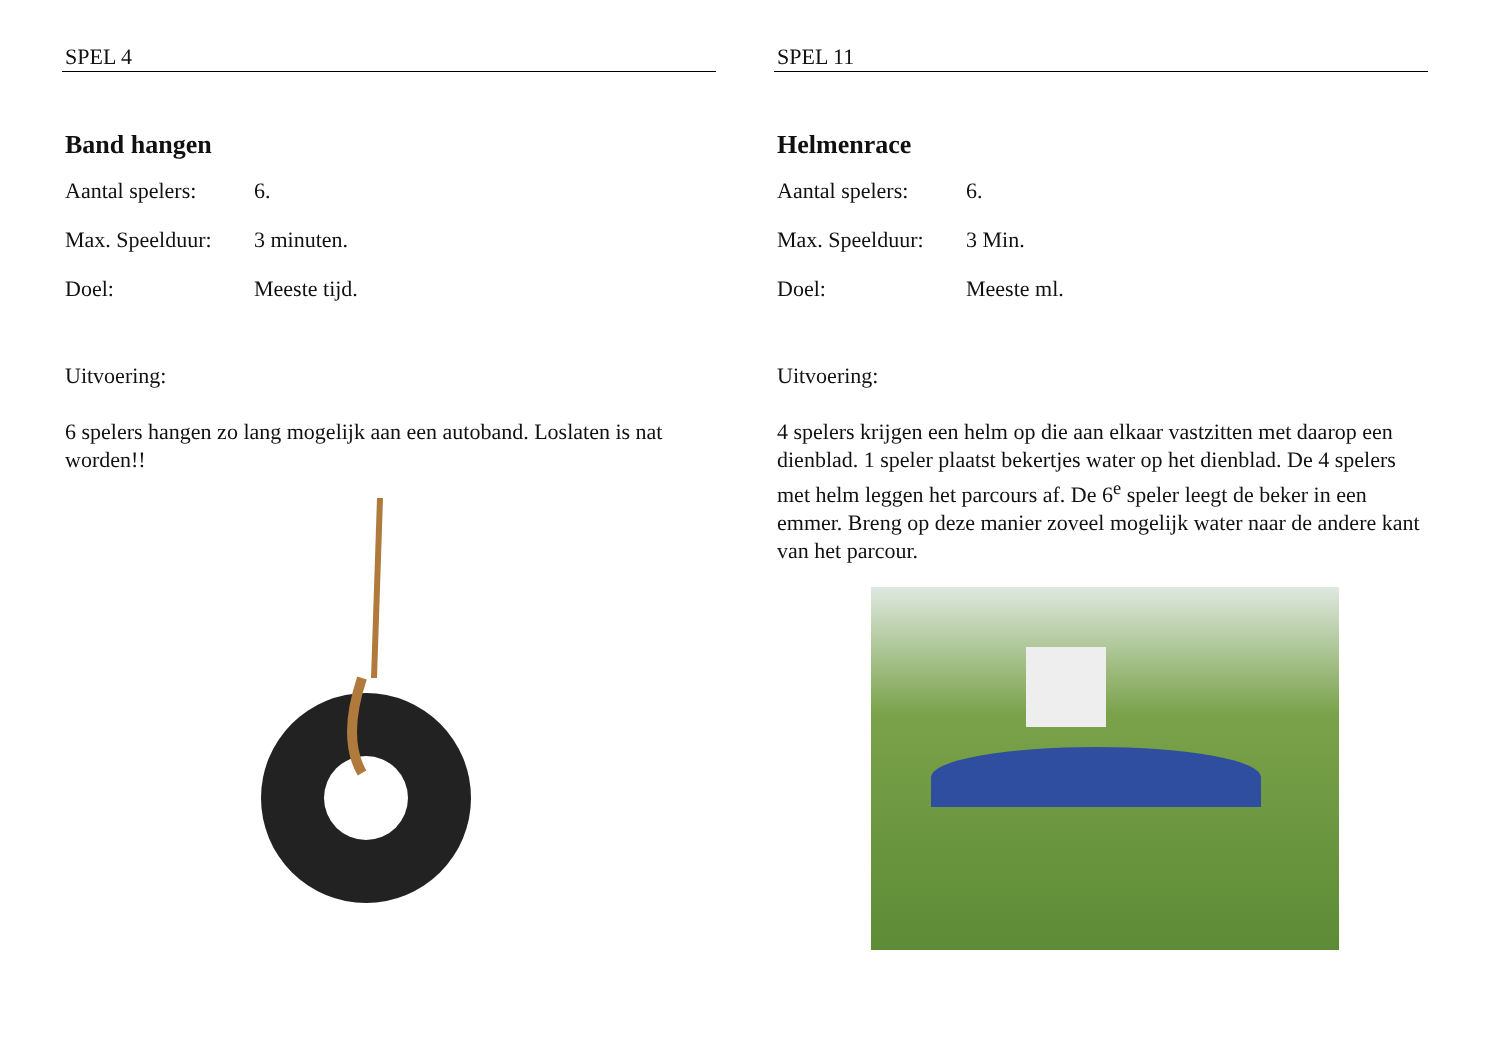SPEL 4
Band hangen
Aantal spelers: 6.
Max. Speelduur: 3 minuten.
Doel: Meeste tijd.
Uitvoering:
6 spelers hangen zo lang mogelijk aan een autoband. Loslaten is nat worden!!
SPEL 11
Helmenrace
Aantal spelers: 6.
Max. Speelduur: 3 Min.
Doel: Meeste ml.
Uitvoering:
4 spelers krijgen een helm op die aan elkaar vastzitten met daarop een dienblad. 1 speler plaatst bekertjes water op het dienblad. De 4 spelers met helm leggen het parcours af. De 6<sup>e</sup> speler leegt de beker in een emmer. Breng op deze manier zoveel mogelijk water naar de andere kant van het parcour.